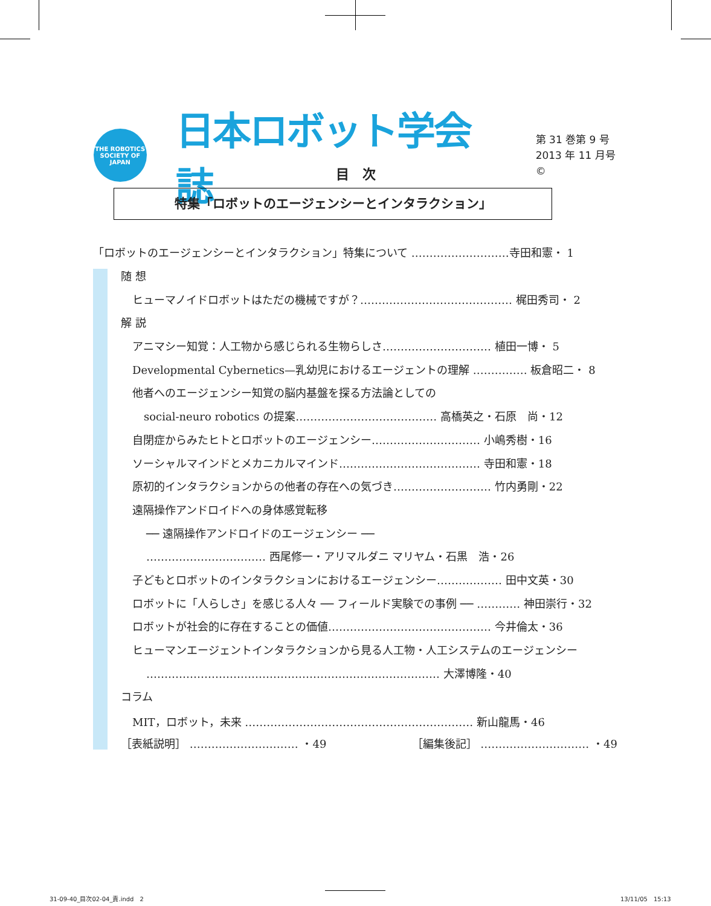THE ROBOTICS SOCIETY OF JAPAN
日本ロボット学会誌
第 31 巻第 9 号
2013 年 11 月号©
目　次
特集「ロボットのエージェンシーとインタラクション」
「ロボットのエージェンシーとインタラクション」特集について ………………………寺田和憲・ 1
随 想
ヒューマノイドロボットはただの機械ですが？…………………………………… 梶田秀司・ 2
解 説
アニマシー知覚：人工物から感じられる生物らしさ………………………… 植田一博・ 5
Developmental Cybernetics—乳幼児におけるエージェントの理解 …………… 板倉昭二・ 8
他者へのエージェンシー知覚の脳内基盤を探る方法論としての
social-neuro robotics の提案………………………………… 高橋英之・石原　尚・12
自閉症からみたヒトとロボットのエージェンシー………………………… 小嶋秀樹・16
ソーシャルマインドとメカニカルマインド………………………………… 寺田和憲・18
原初的インタラクションからの他者の存在への気づき……………………… 竹内勇剛・22
遠隔操作アンドロイドへの身体感覚転移
── 遠隔操作アンドロイドのエージェンシー ──
…………………………… 西尾修一・アリマルダニ マリヤム・石黒　浩・26
子どもとロボットのインタラクションにおけるエージェンシー……………… 田中文英・30
ロボットに「人らしさ」を感じる人々 ── フィールド実験での事例 ── ………… 神田崇行・32
ロボットが社会的に存在することの価値……………………………………… 今井倫太・36
ヒューマンエージェントインタラクションから見る人工物・人工システムのエージェンシー
……………………………………………………………………… 大澤博隆・40
コラム
MIT，ロボット，未来 ……………………………………………………… 新山龍馬・46
［表紙説明］ ………………………… ・49 ［編集後記］ ………………………… ・49
31-09-40_目次02-04_責.indd　2 13/11/05　15:13